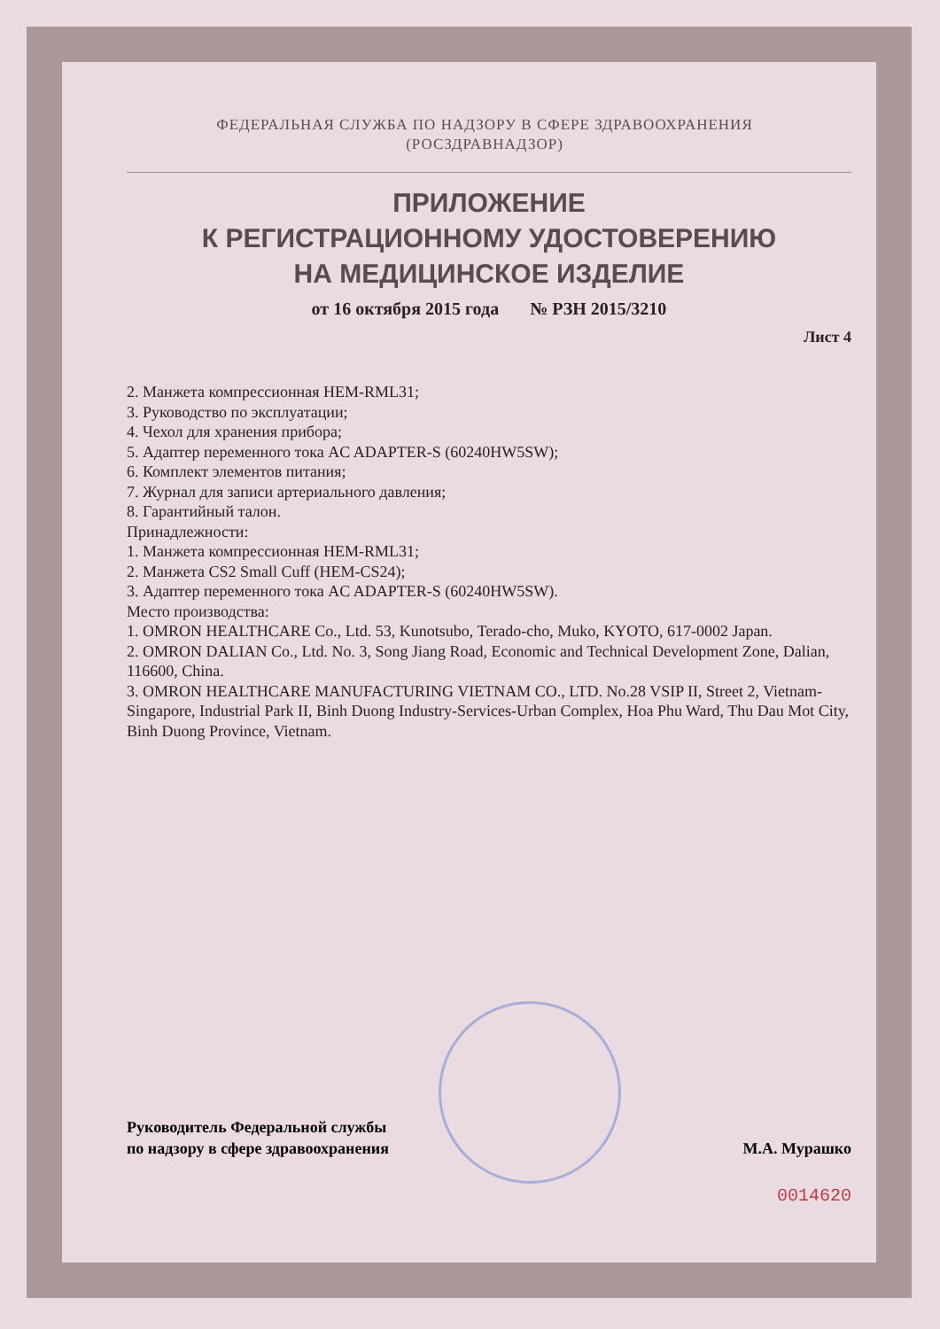ФЕДЕРАЛЬНАЯ СЛУЖБА ПО НАДЗОРУ В СФЕРЕ ЗДРАВООХРАНЕНИЯ
(РОСЗДРАВНАДЗОР)
ПРИЛОЖЕНИЕ
К РЕГИСТРАЦИОННОМУ УДОСТОВЕРЕНИЮ
НА МЕДИЦИНСКОЕ ИЗДЕЛИЕ
от 16 октября 2015 года № РЗН 2015/3210
Лист 4
2. Манжета компрессионная HEM-RML31;
3. Руководство по эксплуатации;
4. Чехол для хранения прибора;
5. Адаптер переменного тока AC ADAPTER-S (60240HW5SW);
6. Комплект элементов питания;
7. Журнал для записи артериального давления;
8. Гарантийный талон.
Принадлежности:
1. Манжета компрессионная HEM-RML31;
2. Манжета CS2 Small Cuff (HEM-CS24);
3. Адаптер переменного тока AC ADAPTER-S (60240HW5SW).
Место производства:
1. OMRON HEALTHCARE Co., Ltd. 53, Kunotsubo, Terado-cho, Muko, KYOTO, 617-0002 Japan.
2. OMRON DALIAN Co., Ltd. No. 3, Song Jiang Road, Economic and Technical Development Zone, Dalian, 116600, China.
3. OMRON HEALTHCARE MANUFACTURING VIETNAM CO., LTD. No.28 VSIP II, Street 2, Vietnam-Singapore, Industrial Park II, Binh Duong Industry-Services-Urban Complex, Hoa Phu Ward, Thu Dau Mot City, Binh Duong Province, Vietnam.
Руководитель Федеральной службы
по надзору в сфере здравоохранения
М.А. Мурашко
0014620